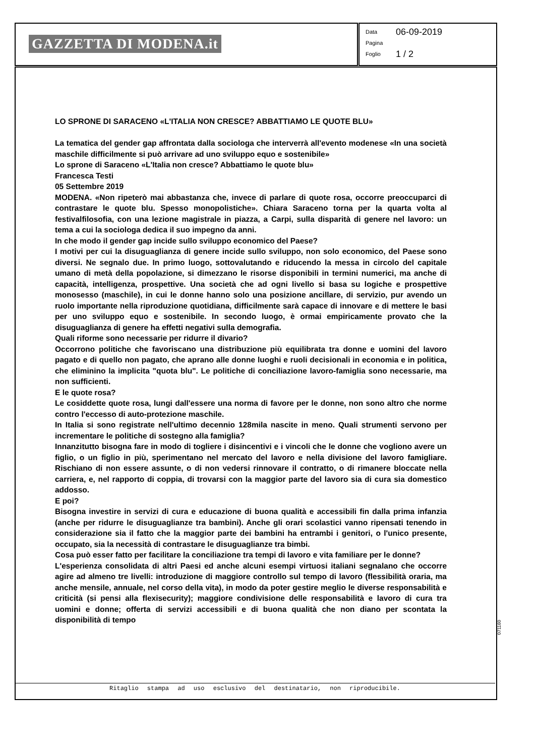GAZZETTA DI MODENA.it
Data 06-09-2019
Pagina
Foglio 1 / 2
LO SPRONE DI SARACENO «L'ITALIA NON CRESCE? ABBATTIAMO LE QUOTE BLU»
La tematica del gender gap affrontata dalla sociologa che interverrà all'evento modenese «In una società maschile difficilmente si può arrivare ad uno sviluppo equo e sostenibile»
Lo sprone di Saraceno «L'Italia non cresce? Abbattiamo le quote blu»
Francesca Testi
05 Settembre 2019
MODENA. «Non ripeterò mai abbastanza che, invece di parlare di quote rosa, occorre preoccuparci di contrastare le quote blu. Spesso monopolistiche». Chiara Saraceno torna per la quarta volta al festivalfilosofia, con una lezione magistrale in piazza, a Carpi, sulla disparità di genere nel lavoro: un tema a cui la sociologa dedica il suo impegno da anni.
In che modo il gender gap incide sullo sviluppo economico del Paese?
I motivi per cui la disuguaglianza di genere incide sullo sviluppo, non solo economico, del Paese sono diversi. Ne segnalo due. In primo luogo, sottovalutando e riducendo la messa in circolo del capitale umano di metà della popolazione, si dimezzano le risorse disponibili in termini numerici, ma anche di capacità, intelligenza, prospettive. Una società che ad ogni livello si basa su logiche e prospettive monosesso (maschile), in cui le donne hanno solo una posizione ancillare, di servizio, pur avendo un ruolo importante nella riproduzione quotidiana, difficilmente sarà capace di innovare e di mettere le basi per uno sviluppo equo e sostenibile. In secondo luogo, è ormai empiricamente provato che la disuguaglianza di genere ha effetti negativi sulla demografia.
Quali riforme sono necessarie per ridurre il divario?
Occorrono politiche che favoriscano una distribuzione più equilibrata tra donne e uomini del lavoro pagato e di quello non pagato, che aprano alle donne luoghi e ruoli decisionali in economia e in politica, che eliminino la implicita "quota blu". Le politiche di conciliazione lavoro-famiglia sono necessarie, ma non sufficienti.
E le quote rosa?
Le cosiddette quote rosa, lungi dall'essere una norma di favore per le donne, non sono altro che norme contro l'eccesso di auto-protezione maschile.
In Italia si sono registrate nell'ultimo decennio 128mila nascite in meno. Quali strumenti servono per incrementare le politiche di sostegno alla famiglia?
Innanzitutto bisogna fare in modo di togliere i disincentivi e i vincoli che le donne che vogliono avere un figlio, o un figlio in più, sperimentano nel mercato del lavoro e nella divisione del lavoro famigliare. Rischiano di non essere assunte, o di non vedersi rinnovare il contratto, o di rimanere bloccate nella carriera, e, nel rapporto di coppia, di trovarsi con la maggior parte del lavoro sia di cura sia domestico addosso.
E poi?
Bisogna investire in servizi di cura e educazione di buona qualità e accessibili fin dalla prima infanzia (anche per ridurre le disuguaglianze tra bambini). Anche gli orari scolastici vanno ripensati tenendo in considerazione sia il fatto che la maggior parte dei bambini ha entrambi i genitori, o l'unico presente, occupato, sia la necessità di contrastare le disuguaglianze tra bimbi.
Cosa può esser fatto per facilitare la conciliazione tra tempi di lavoro e vita familiare per le donne?
L'esperienza consolidata di altri Paesi ed anche alcuni esempi virtuosi italiani segnalano che occorre agire ad almeno tre livelli: introduzione di maggiore controllo sul tempo di lavoro (flessibilità oraria, ma anche mensile, annuale, nel corso della vita), in modo da poter gestire meglio le diverse responsabilità e criticità (si pensi alla flexisecurity); maggiore condivisione delle responsabilità e lavoro di cura tra uomini e donne; offerta di servizi accessibili e di buona qualità che non diano per scontata la disponibilità di tempo
071160
Ritaglio stampa ad uso esclusivo del destinatario, non riproducibile.